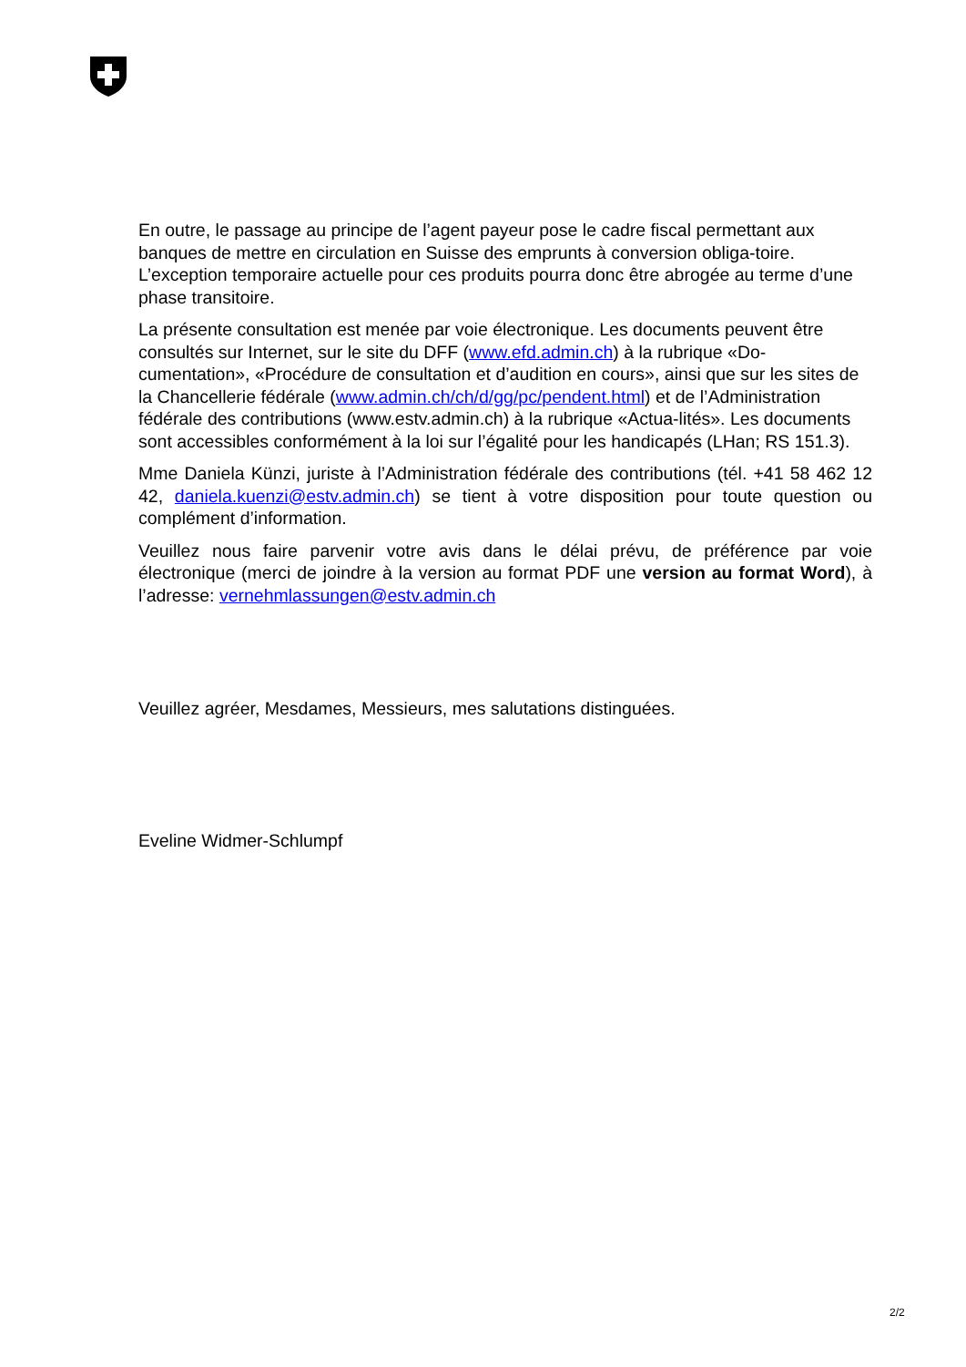En outre, le passage au principe de l’agent payeur pose le cadre fiscal permettant aux banques de mettre en circulation en Suisse des emprunts à conversion obliga-toire. L’exception temporaire actuelle pour ces produits pourra donc être abrogée au terme d’une phase transitoire.
La présente consultation est menée par voie électronique. Les documents peuvent être consultés sur Internet, sur le site du DFF (www.efd.admin.ch) à la rubrique «Do-cumentation», «Procédure de consultation et d’audition en cours», ainsi que sur les sites de la Chancellerie fédérale (www.admin.ch/ch/d/gg/pc/pendent.html) et de l’Administration fédérale des contributions (www.estv.admin.ch) à la rubrique «Actua-lités». Les documents sont accessibles conformément à la loi sur l’égalité pour les handicapés (LHan; RS 151.3).
Mme Daniela Künzi, juriste à l’Administration fédérale des contributions (tél. +41 58 462 12 42, daniela.kuenzi@estv.admin.ch) se tient à votre disposition pour toute question ou complément d’information.
Veuillez nous faire parvenir votre avis dans le délai prévu, de préférence par voie électronique (merci de joindre à la version au format PDF une version au format Word), à l’adresse: vernehmlassungen@estv.admin.ch
Veuillez agréer, Mesdames, Messieurs, mes salutations distinguées.
Eveline Widmer-Schlumpf
2/2